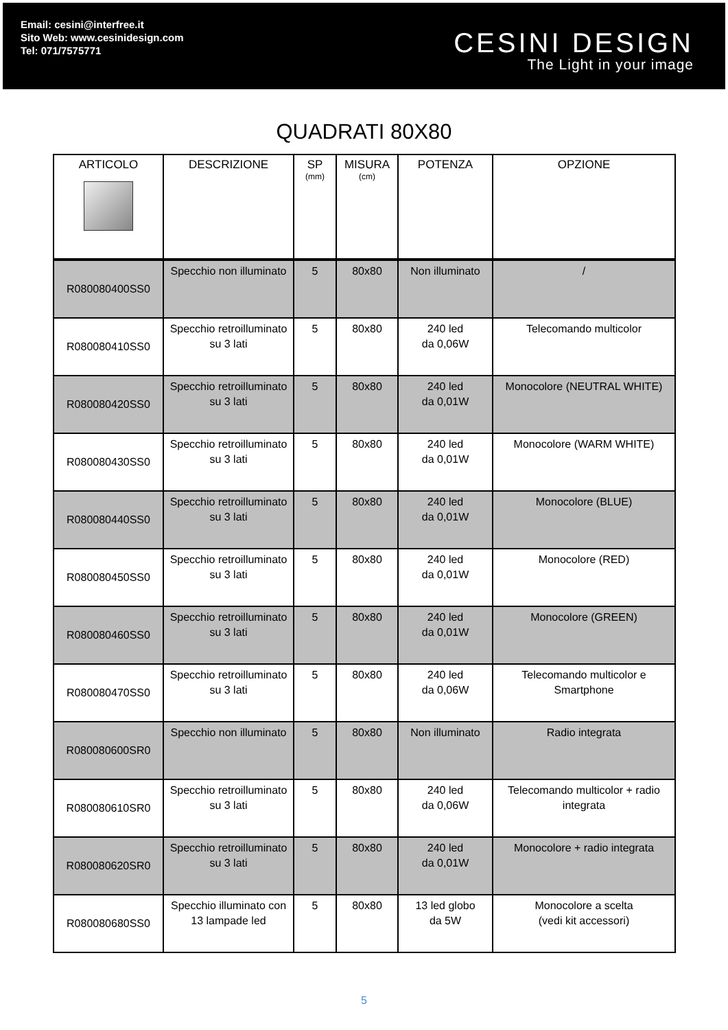Email: cesini@interfree.it
Sito Web: www.cesinidesign.com
Tel: 071/7575771
CESINI DESIGN
The Light in your image
QUADRATI 80X80
| ARTICOLO | DESCRIZIONE | SP (mm) | MISURA (cm) | POTENZA | OPZIONE |
| --- | --- | --- | --- | --- | --- |
| R080080400SS0 | Specchio non illuminato | 5 | 80x80 | Non illuminato | / |
| R080080410SS0 | Specchio retroilluminato su 3 lati | 5 | 80x80 | 240 led da 0,06W | Telecomando multicolor |
| R080080420SS0 | Specchio retroilluminato su 3 lati | 5 | 80x80 | 240 led da 0,01W | Monocolore (NEUTRAL WHITE) |
| R080080430SS0 | Specchio retroilluminato su 3 lati | 5 | 80x80 | 240 led da 0,01W | Monocolore (WARM WHITE) |
| R080080440SS0 | Specchio retroilluminato su 3 lati | 5 | 80x80 | 240 led da 0,01W | Monocolore (BLUE) |
| R080080450SS0 | Specchio retroilluminato su 3 lati | 5 | 80x80 | 240 led da 0,01W | Monocolore (RED) |
| R080080460SS0 | Specchio retroilluminato su 3 lati | 5 | 80x80 | 240 led da 0,01W | Monocolore (GREEN) |
| R080080470SS0 | Specchio retroilluminato su 3 lati | 5 | 80x80 | 240 led da 0,06W | Telecomando multicolor e Smartphone |
| R080080600SR0 | Specchio non illuminato | 5 | 80x80 | Non illuminato | Radio integrata |
| R080080610SR0 | Specchio retroilluminato su 3 lati | 5 | 80x80 | 240 led da 0,06W | Telecomando multicolor + radio integrata |
| R080080620SR0 | Specchio retroilluminato su 3 lati | 5 | 80x80 | 240 led da 0,01W | Monocolore + radio integrata |
| R080080680SS0 | Specchio illuminato con 13 lampade led | 5 | 80x80 | 13 led globo da 5W | Monocolore a scelta (vedi kit accessori) |
5